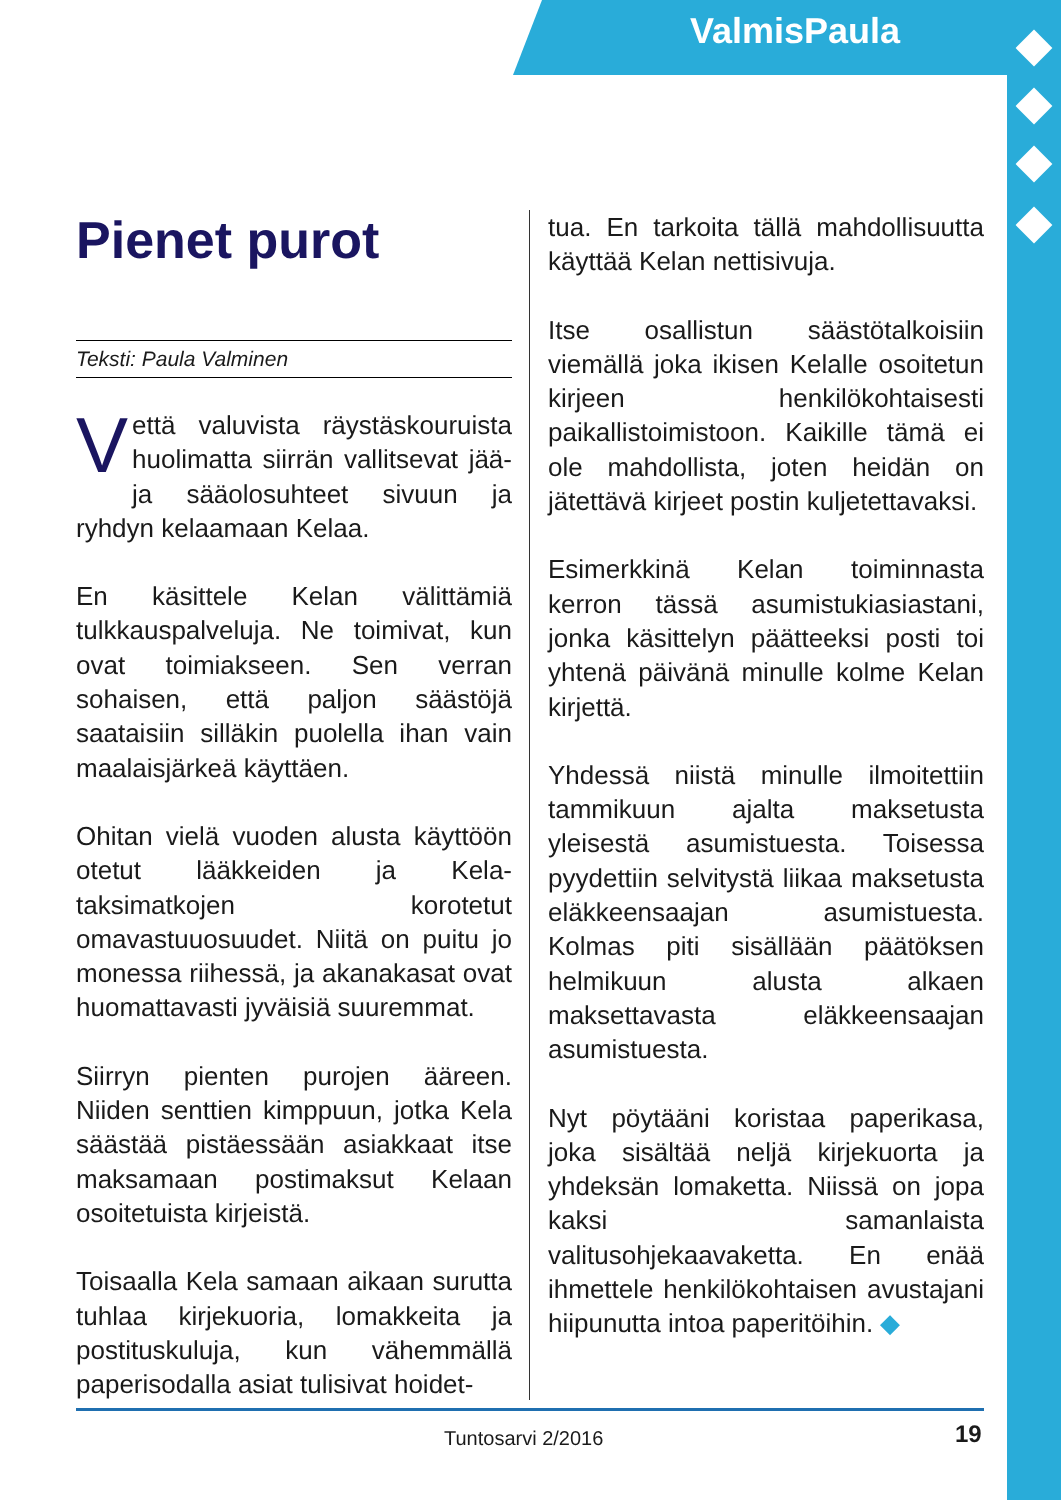ValmisPaula
Pienet purot
Teksti: Paula Valminen
Vettä valuvista räystäskouruista huolimatta siirrän vallitsevat jää- ja sääolosuhteet sivuun ja ryhdyn kelaamaan Kelaa.
En käsittele Kelan välittämiä tulkkauspalveluja. Ne toimivat, kun ovat toimiakseen. Sen verran sohaisen, että paljon säästöjä saataisiin silläkin puolella ihan vain maalaisjärkeä käyttäen.
Ohitan vielä vuoden alusta käyttöön otetut lääkkeiden ja Kela-taksimatkojen korotetut omavastuuosuudet. Niitä on puitu jo monessa riihessä, ja akanakasat ovat huomattavasti jyväisiä suuremmat.
Siirryn pienten purojen ääreen. Niiden senttien kimppuun, jotka Kela säästää pistäessään asiakkaat itse maksamaan postimaksut Kelaan osoitetuista kirjeistä.
Toisaalla Kela samaan aikaan surutta tuhlaa kirjekuoria, lomakkeita ja postituskuluja, kun vähemmällä paperisodalla asiat tulisivat hoidet-
tua. En tarkoita tällä mahdollisuutta käyttää Kelan nettisivuja.
Itse osallistun säästötalkoisiin viemällä joka ikisen Kelalle osoitetun kirjeen henkilökohtaisesti paikallistoimistoon. Kaikille tämä ei ole mahdollista, joten heidän on jätettävä kirjeet postin kuljetettavaksi.
Esimerkkinä Kelan toiminnasta kerron tässä asumistukiasiastani, jonka käsittelyn päätteeksi posti toi yhtenä päivänä minulle kolme Kelan kirjettä.
Yhdessä niistä minulle ilmoitettiin tammikuun ajalta maksetusta yleisestä asumistuesta. Toisessa pyydettiin selvitystä liikaa maksetusta eläkkeensaajan asumistuesta. Kolmas piti sisällään päätöksen helmikuun alusta alkaen maksettavasta eläkkeensaajan asumistuesta.
Nyt pöytääni koristaa paperikasa, joka sisältää neljä kirjekuorta ja yhdeksän lomaketta. Niissä on jopa kaksi samanlaista valitusohjekaavaketta. En enää ihmettele henkilökohtaisen avustajani hiipunutta intoa paperitöihin. ◆
Tuntosarvi 2/2016 19